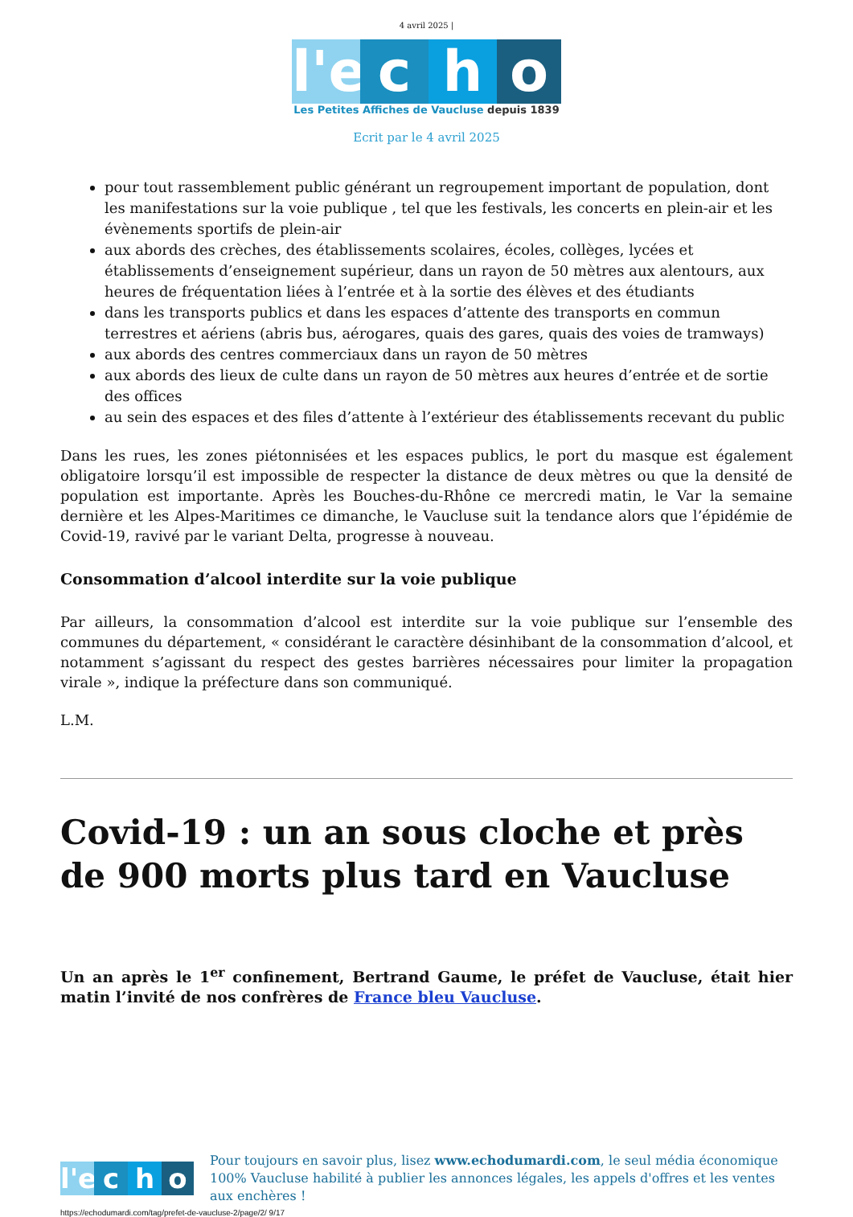4 avril 2025 |
l'e c h o
Les Petites Affiches de Vaucluse depuis 1839
Ecrit par le 4 avril 2025
pour tout rassemblement public générant un regroupement important de population, dont les manifestations sur la voie publique , tel que les festivals, les concerts en plein-air et les évènements sportifs de plein-air
aux abords des crèches, des établissements scolaires, écoles, collèges, lycées et établissements d’enseignement supérieur, dans un rayon de 50 mètres aux alentours, aux heures de fréquentation liées à l’entrée et à la sortie des élèves et des étudiants
dans les transports publics et dans les espaces d’attente des transports en commun terrestres et aériens (abris bus, aérogares, quais des gares, quais des voies de tramways)
aux abords des centres commerciaux dans un rayon de 50 mètres
aux abords des lieux de culte dans un rayon de 50 mètres aux heures d’entrée et de sortie des offices
au sein des espaces et des files d’attente à l’extérieur des établissements recevant du public
Dans les rues, les zones piétonnisées et les espaces publics, le port du masque est également obligatoire lorsqu’il est impossible de respecter la distance de deux mètres ou que la densité de population est importante. Après les Bouches-du-Rhône ce mercredi matin, le Var la semaine dernière et les Alpes-Maritimes ce dimanche, le Vaucluse suit la tendance alors que l’épidémie de Covid-19, ravivé par le variant Delta, progresse à nouveau.
Consommation d’alcool interdite sur la voie publique
Par ailleurs, la consommation d’alcool est interdite sur la voie publique sur l’ensemble des communes du département, « considérant le caractère désinhibant de la consommation d’alcool, et notamment s’agissant du respect des gestes barrières nécessaires pour limiter la propagation virale », indique la préfecture dans son communiqué.
L.M.
Covid-19 : un an sous cloche et près de 900 morts plus tard en Vaucluse
Un an après le 1<sup>er</sup> confinement, Bertrand Gaume, le préfet de Vaucluse, était hier matin l’invité de nos confrères de France bleu Vaucluse.
l'e c h o
Pour toujours en savoir plus, lisez www.echodumardi.com, le seul média économique 100% Vaucluse habilité à publier les annonces légales, les appels d'offres et les ventes aux enchères !
https://echodumardi.com/tag/prefet-de-vaucluse-2/page/2/ 9/17